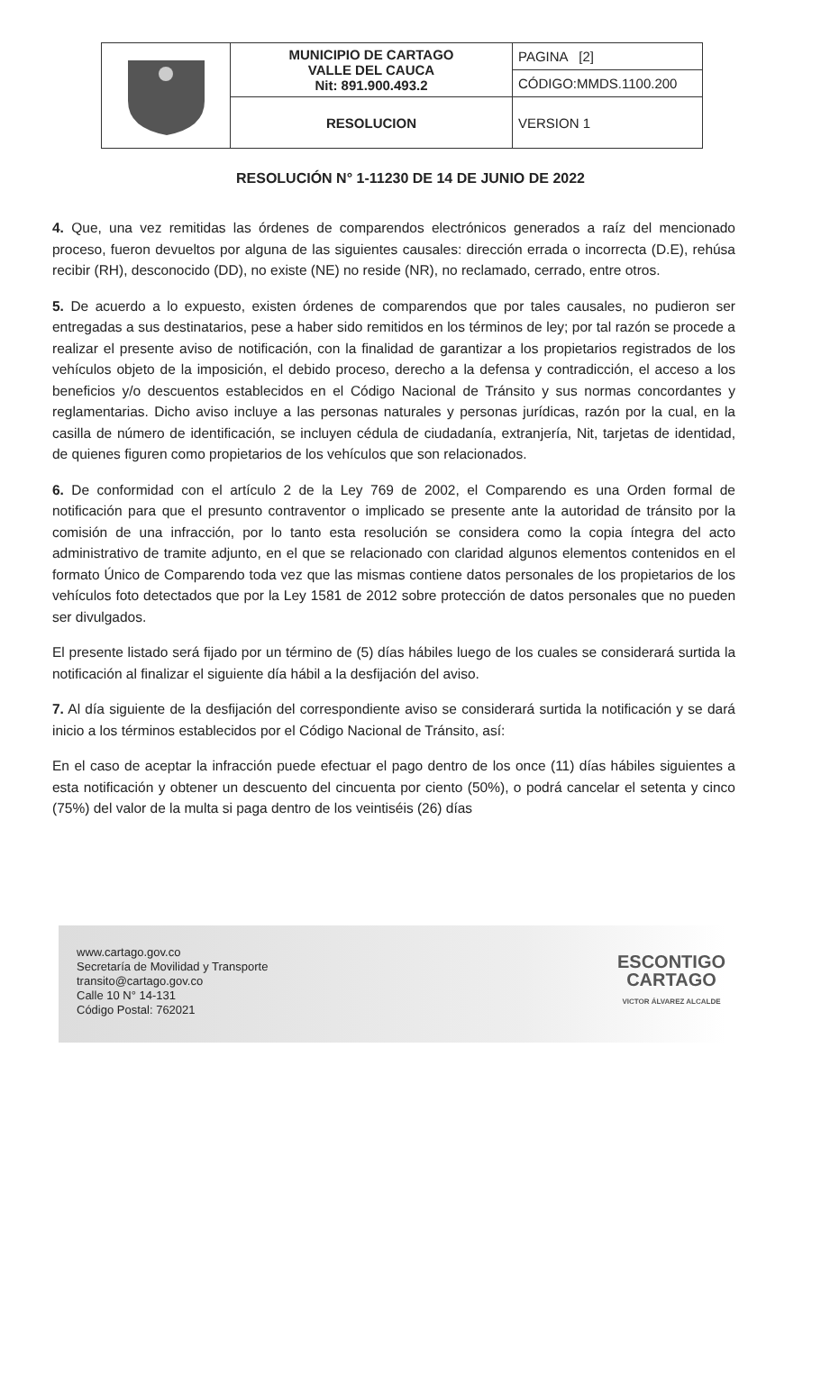| | MUNICIPIO DE CARTAGO VALLE DEL CAUCA Nit: 891.900.493.2 | PAGINA [2] |
| | | CÓDIGO:MMDS.1100.200 |
| | RESOLUCION | VERSION 1 |
RESOLUCIÓN N° 1-11230 DE 14 DE JUNIO DE 2022
4. Que, una vez remitidas las órdenes de comparendos electrónicos generados a raíz del mencionado proceso, fueron devueltos por alguna de las siguientes causales: dirección errada o incorrecta (D.E), rehúsa recibir (RH), desconocido (DD), no existe (NE) no reside (NR), no reclamado, cerrado, entre otros.
5. De acuerdo a lo expuesto, existen órdenes de comparendos que por tales causales, no pudieron ser entregadas a sus destinatarios, pese a haber sido remitidos en los términos de ley; por tal razón se procede a realizar el presente aviso de notificación, con la finalidad de garantizar a los propietarios registrados de los vehículos objeto de la imposición, el debido proceso, derecho a la defensa y contradicción, el acceso a los beneficios y/o descuentos establecidos en el Código Nacional de Tránsito y sus normas concordantes y reglamentarias. Dicho aviso incluye a las personas naturales y personas jurídicas, razón por la cual, en la casilla de número de identificación, se incluyen cédula de ciudadanía, extranjería, Nit, tarjetas de identidad, de quienes figuren como propietarios de los vehículos que son relacionados.
6. De conformidad con el artículo 2 de la Ley 769 de 2002, el Comparendo es una Orden formal de notificación para que el presunto contraventor o implicado se presente ante la autoridad de tránsito por la comisión de una infracción, por lo tanto esta resolución se considera como la copia íntegra del acto administrativo de tramite adjunto, en el que se relacionado con claridad algunos elementos contenidos en el formato Único de Comparendo toda vez que las mismas contiene datos personales de los propietarios de los vehículos foto detectados que por la Ley 1581 de 2012 sobre protección de datos personales que no pueden ser divulgados.
El presente listado será fijado por un término de (5) días hábiles luego de los cuales se considerará surtida la notificación al finalizar el siguiente día hábil a la desfijación del aviso.
7. Al día siguiente de la desfijación del correspondiente aviso se considerará surtida la notificación y se dará inicio a los términos establecidos por el Código Nacional de Tránsito, así:
En el caso de aceptar la infracción puede efectuar el pago dentro de los once (11) días hábiles siguientes a esta notificación y obtener un descuento del cincuenta por ciento (50%), o podrá cancelar el setenta y cinco (75%) del valor de la multa si paga dentro de los veintiséis (26) días
www.cartago.gov.co
Secretaría de Movilidad y Transporte
transito@cartago.gov.co
Calle 10 N° 14-131
Código Postal: 762021
ESCONTIGO
CARTAGO
VICTOR ÁLVAREZ ALCALDE